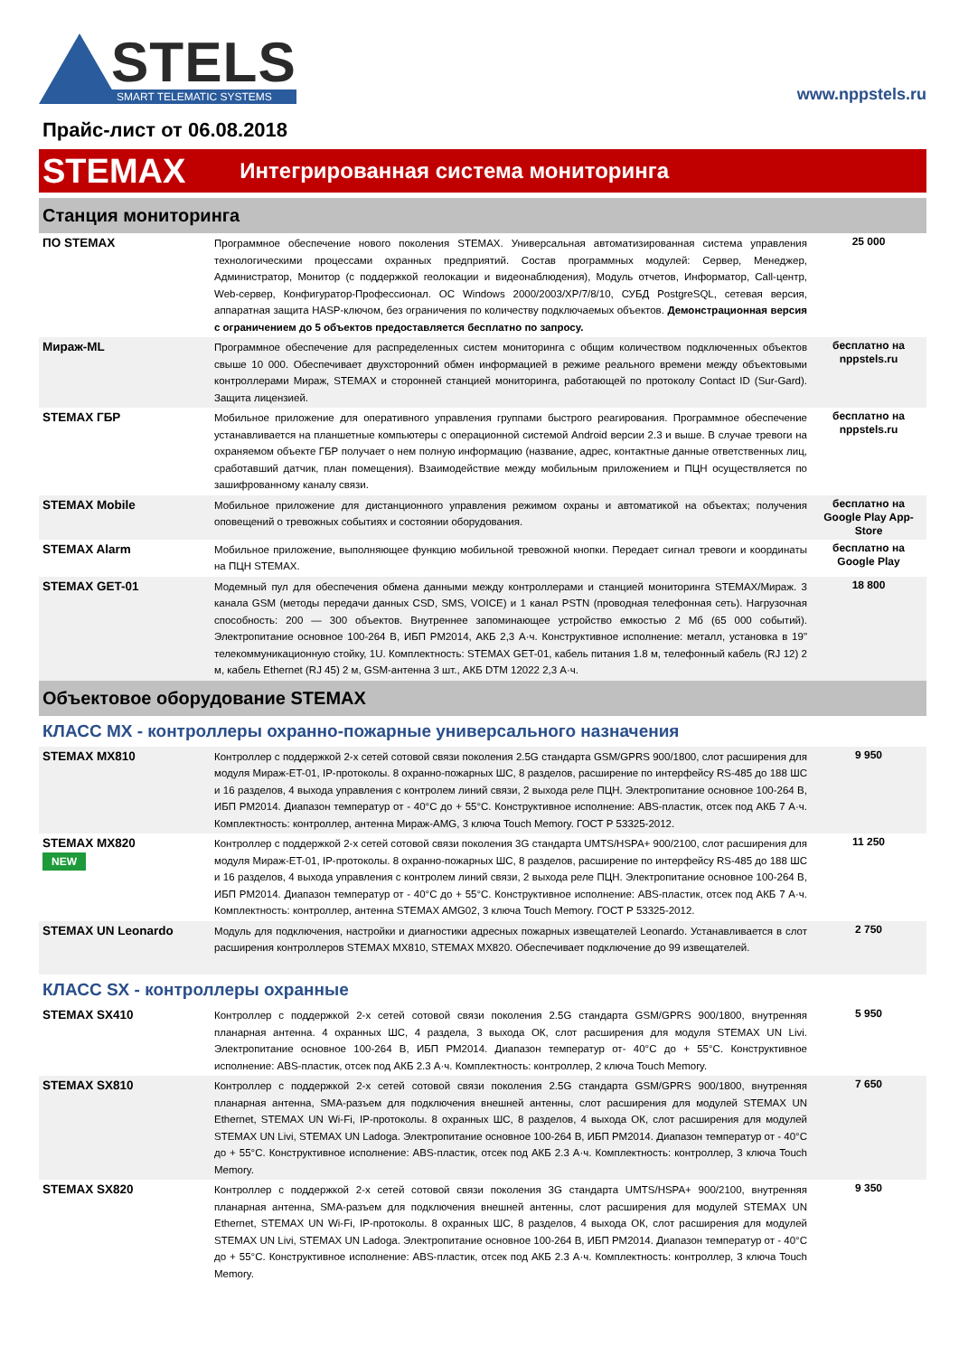STELS
SMART TELEMATIC SYSTEMS
www.nppstels.ru
Прайс-лист от 06.08.2018
STEMAX Интегрированная система мониторинга
Станция мониторинга
| ПО STEMAX | Программное обеспечение нового поколения STEMAX. Универсальная автоматизированная система управления технологическими процессами охранных предприятий. Состав программных модулей: Сервер, Менеджер, Администратор, Монитор (с поддержкой геолокации и видеонаблюдения), Модуль отчетов, Информатор, Call-центр, Web-сервер, Конфигуратор-Профессионал. ОС Windows 2000/2003/XP/7/8/10, СУБД PostgreSQL, сетевая версия, аппаратная защита HASP-ключом, без ограничения по количеству подключаемых объектов. Демонстрационная версия с ограничением до 5 объектов предоставляется бесплатно по запросу. | 25 000 |
| Мираж-ML | Программное обеспечение для распределенных систем мониторинга с общим количеством подключенных объектов свыше 10 000. Обеспечивает двухсторонний обмен информацией в режиме реального времени между объектовыми контроллерами Мираж, STEMAX и сторонней станцией мониторинга, работающей по протоколу Contact ID (Sur-Gard). Защита лицензией. | бесплатно на nppstels.ru |
| STEMAX ГБР | Мобильное приложение для оперативного управления группами быстрого реагирования. Программное обеспечение устанавливается на планшетные компьютеры с операционной системой Android версии 2.3 и выше. В случае тревоги на охраняемом объекте ГБР получает о нем полную информацию (название, адрес, контактные данные ответственных лиц, сработавший датчик, план помещения). Взаимодействие между мобильным приложением и ПЦН осуществляется по зашифрованному каналу связи. | бесплатно на nppstels.ru |
| STEMAX Mobile | Мобильное приложение для дистанционного управления режимом охраны и автоматикой на объектах; получения оповещений о тревожных событиях и состоянии оборудования. | бесплатно на Google Play App-Store |
| STEMAX Alarm | Мобильное приложение, выполняющее функцию мобильной тревожной кнопки. Передает сигнал тревоги и координаты на ПЦН STEMAX. | бесплатно на Google Play |
| STEMAX GET-01 | Модемный пул для обеспечения обмена данными между контроллерами и станцией мониторинга STEMAX/Мираж. 3 канала GSM (методы передачи данных CSD, SMS, VOICE) и 1 канал PSTN (проводная телефонная сеть). Нагрузочная способность: 200 — 300 объектов. Внутреннее запоминающее устройство емкостью 2 Мб (65 000 событий). Электропитание основное 100-264 В, ИБП РМ2014, АКБ 2,3 А·ч. Конструктивное исполнение: металл, установка в 19" телекоммуникационную стойку, 1U. Комплектность: STEMAX GET-01, кабель питания 1.8 м, телефонный кабель (RJ 12) 2 м, кабель Ethernet (RJ 45) 2 м, GSM-антенна 3 шт., АКБ DTM 12022 2,3 А·ч. | 18 800 |
Объектовое оборудование STEMAX
КЛАСС MX - контроллеры охранно-пожарные универсального назначения
| STEMAX MX810 | Контроллер с поддержкой 2-х сетей сотовой связи поколения 2.5G стандарта GSM/GPRS 900/1800, слот расширения для модуля Мираж-ET-01, IP-протоколы. 8 охранно-пожарных ШС, 8 разделов, расширение по интерфейсу RS-485 до 188 ШС и 16 разделов, 4 выхода управления с контролем линий связи, 2 выхода реле ПЦН. Электропитание основное 100-264 В, ИБП РМ2014. Диапазон температур от - 40°C до + 55°C. Конструктивное исполнение: ABS-пластик, отсек под АКБ 7 А·ч. Комплектность: контроллер, антенна Мираж-AMG, 3 ключа Touch Memory. ГОСТ Р 53325-2012. | 9 950 |
| STEMAX MX820 NEW | Контроллер с поддержкой 2-х сетей сотовой связи поколения 3G стандарта UMTS/HSPA+ 900/2100, слот расширения для модуля Мираж-ET-01, IP-протоколы. 8 охранно-пожарных ШС, 8 разделов, расширение по интерфейсу RS-485 до 188 ШС и 16 разделов, 4 выхода управления с контролем линий связи, 2 выхода реле ПЦН. Электропитание основное 100-264 В, ИБП РМ2014. Диапазон температур от - 40°C до + 55°C. Конструктивное исполнение: ABS-пластик, отсек под АКБ 7 А·ч. Комплектность: контроллер, антенна STEMAX AMG02, 3 ключа Touch Memory. ГОСТ Р 53325-2012. | 11 250 |
| STEMAX UN Leonardo | Модуль для подключения, настройки и диагностики адресных пожарных извещателей Leonardo. Устанавливается в слот расширения контроллеров STEMAX MX810, STEMAX MX820. Обеспечивает подключение до 99 извещателей. | 2 750 |
КЛАСС SX - контроллеры охранные
| STEMAX SX410 | Контроллер с поддержкой 2-х сетей сотовой связи поколения 2.5G стандарта GSM/GPRS 900/1800, внутренняя планарная антенна. 4 охранных ШС, 4 раздела, 3 выхода ОК, слот расширения для модуля STEMAX UN Livi. Электропитание основное 100-264 В, ИБП РМ2014. Диапазон температур от- 40°C до + 55°C. Конструктивное исполнение: ABS-пластик, отсек под АКБ 2.3 А·ч. Комплектность: контроллер, 2 ключа Touch Memory. | 5 950 |
| STEMAX SX810 | Контроллер с поддержкой 2-х сетей сотовой связи поколения 2.5G стандарта GSM/GPRS 900/1800, внутренняя планарная антенна, SMA-разъем для подключения внешней антенны, слот расширения для модулей STEMAX UN Ethernet, STEMAX UN Wi-Fi, IP-протоколы. 8 охранных ШС, 8 разделов, 4 выхода ОК, слот расширения для модулей STEMAX UN Livi, STEMAX UN Ladoga. Электропитание основное 100-264 В, ИБП РМ2014. Диапазон температур от - 40°C до + 55°C. Конструктивное исполнение: ABS-пластик, отсек под АКБ 2.3 А·ч. Комплектность: контроллер, 3 ключа Touch Memory. | 7 650 |
| STEMAX SX820 | Контроллер с поддержкой 2-х сетей сотовой связи поколения 3G стандарта UMTS/HSPA+ 900/2100, внутренняя планарная антенна, SMA-разъем для подключения внешней антенны, слот расширения для модулей STEMAX UN Ethernet, STEMAX UN Wi-Fi, IP-протоколы. 8 охранных ШС, 8 разделов, 4 выхода ОК, слот расширения для модулей STEMAX UN Livi, STEMAX UN Ladoga. Электропитание основное 100-264 В, ИБП РМ2014. Диапазон температур от - 40°C до + 55°C. Конструктивное исполнение: ABS-пластик, отсек под АКБ 2.3 А·ч. Комплектность: контроллер, 3 ключа Touch Memory. | 9 350 |